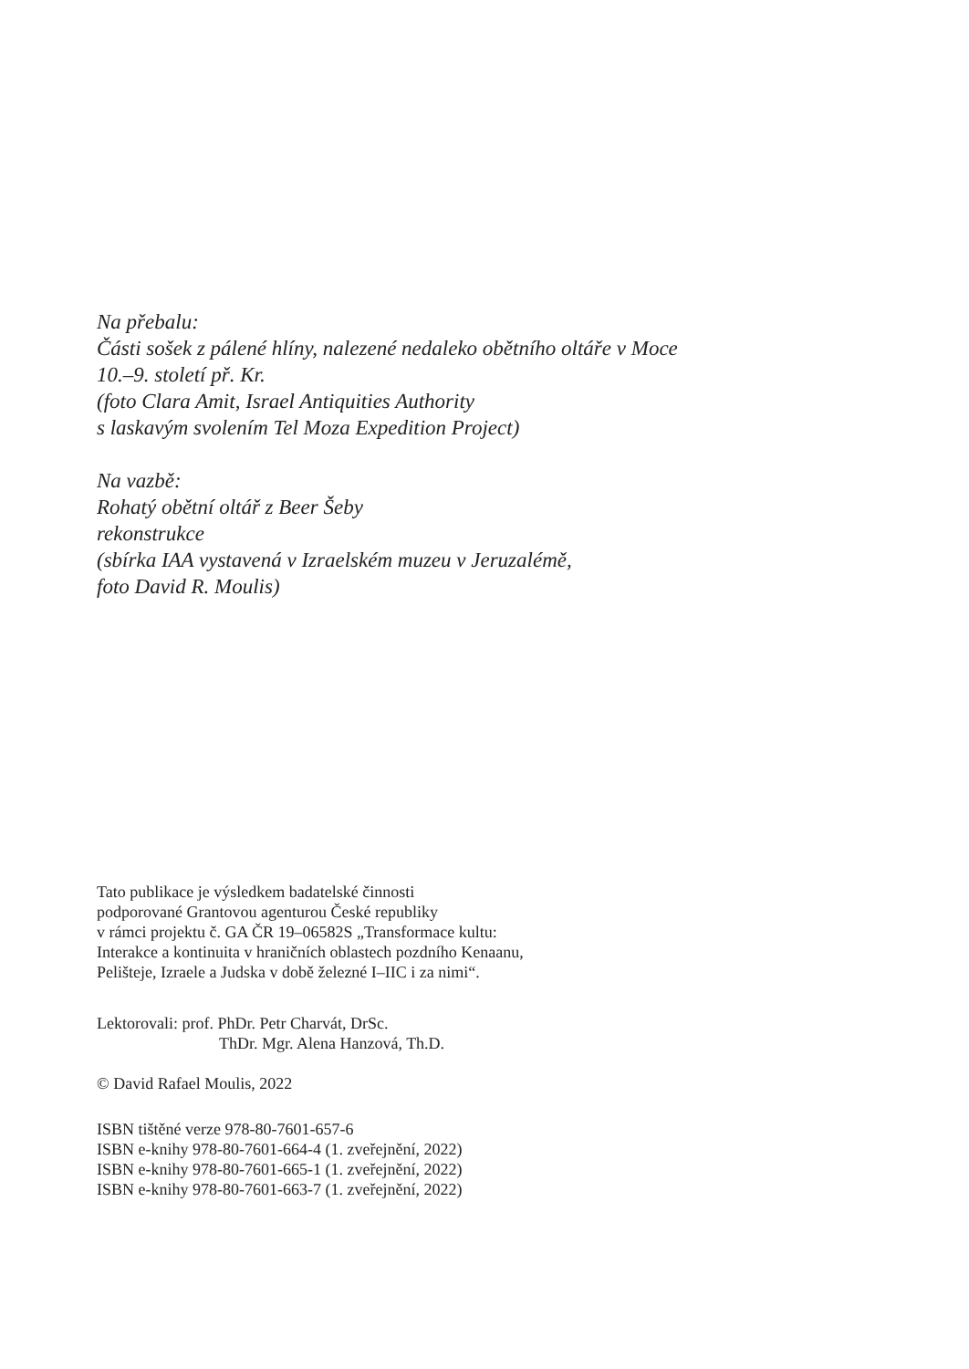Na přebalu:
Části sošek z pálené hlíny, nalezené nedaleko obětního oltáře v Moce
10.–9. století př. Kr.
(foto Clara Amit, Israel Antiquities Authority
s laskavým svolením Tel Moza Expedition Project)
Na vazbě:
Rohatý obětní oltář z Beer Šeby
rekonstrukce
(sbírka IAA vystavená v Izraelském muzeu v Jeruzalémě,
foto David R. Moulis)
Tato publikace je výsledkem badatelské činnosti
podporované Grantovou agenturou České republiky
v rámci projektu č. GA ČR 19–06582S „Transformace kultu:
Interakce a kontinuita v hraničních oblastech pozdního Kenaanu,
Pelištejе, Izraele a Judska v době železné I–IIC i za nimi“.
Lektorovali: prof. PhDr. Petr Charvát, DrSc.
ThDr. Mgr. Alena Hanzová, Th.D.
© David Rafael Moulis, 2022
ISBN tištěné verze 978-80-7601-657-6
ISBN e-knihy 978-80-7601-664-4 (1. zveřejnění, 2022)
ISBN e-knihy 978-80-7601-665-1 (1. zveřejnění, 2022)
ISBN e-knihy 978-80-7601-663-7 (1. zveřejnění, 2022)